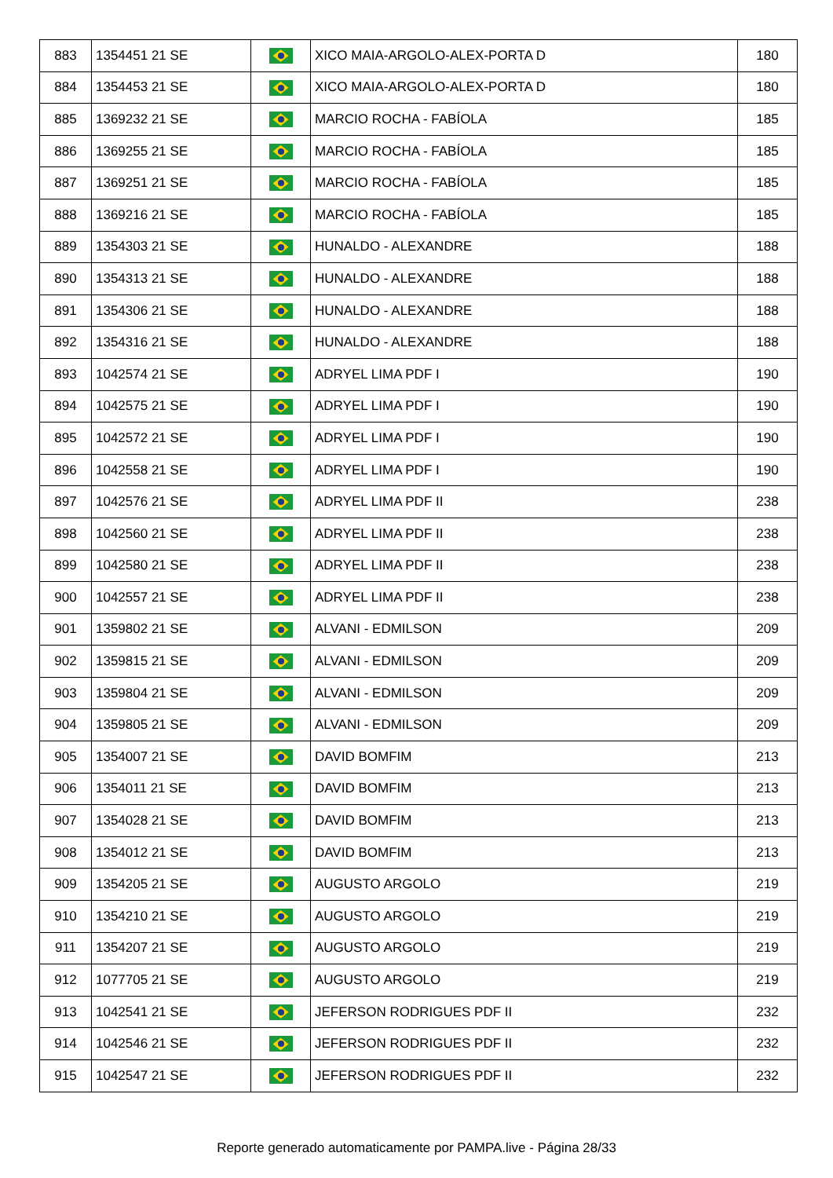| 883 | 1354451 21 SE | | XICO MAIA-ARGOLO-ALEX-PORTA D | 180 |
| 884 | 1354453 21 SE | | XICO MAIA-ARGOLO-ALEX-PORTA D | 180 |
| 885 | 1369232 21 SE | | MARCIO ROCHA - FABÍOLA | 185 |
| 886 | 1369255 21 SE | | MARCIO ROCHA - FABÍOLA | 185 |
| 887 | 1369251 21 SE | | MARCIO ROCHA - FABÍOLA | 185 |
| 888 | 1369216 21 SE | | MARCIO ROCHA - FABÍOLA | 185 |
| 889 | 1354303 21 SE | | HUNALDO - ALEXANDRE | 188 |
| 890 | 1354313 21 SE | | HUNALDO - ALEXANDRE | 188 |
| 891 | 1354306 21 SE | | HUNALDO - ALEXANDRE | 188 |
| 892 | 1354316 21 SE | | HUNALDO - ALEXANDRE | 188 |
| 893 | 1042574 21 SE | | ADRYEL LIMA PDF I | 190 |
| 894 | 1042575 21 SE | | ADRYEL LIMA PDF I | 190 |
| 895 | 1042572 21 SE | | ADRYEL LIMA PDF I | 190 |
| 896 | 1042558 21 SE | | ADRYEL LIMA PDF I | 190 |
| 897 | 1042576 21 SE | | ADRYEL LIMA PDF II | 238 |
| 898 | 1042560 21 SE | | ADRYEL LIMA PDF II | 238 |
| 899 | 1042580 21 SE | | ADRYEL LIMA PDF II | 238 |
| 900 | 1042557 21 SE | | ADRYEL LIMA PDF II | 238 |
| 901 | 1359802 21 SE | | ALVANI - EDMILSON | 209 |
| 902 | 1359815 21 SE | | ALVANI - EDMILSON | 209 |
| 903 | 1359804 21 SE | | ALVANI - EDMILSON | 209 |
| 904 | 1359805 21 SE | | ALVANI - EDMILSON | 209 |
| 905 | 1354007 21 SE | | DAVID BOMFIM | 213 |
| 906 | 1354011 21 SE | | DAVID BOMFIM | 213 |
| 907 | 1354028 21 SE | | DAVID BOMFIM | 213 |
| 908 | 1354012 21 SE | | DAVID BOMFIM | 213 |
| 909 | 1354205 21 SE | | AUGUSTO ARGOLO | 219 |
| 910 | 1354210 21 SE | | AUGUSTO ARGOLO | 219 |
| 911 | 1354207 21 SE | | AUGUSTO ARGOLO | 219 |
| 912 | 1077705 21 SE | | AUGUSTO ARGOLO | 219 |
| 913 | 1042541 21 SE | | JEFERSON RODRIGUES PDF II | 232 |
| 914 | 1042546 21 SE | | JEFERSON RODRIGUES PDF II | 232 |
| 915 | 1042547 21 SE | | JEFERSON RODRIGUES PDF II | 232 |
Reporte generado automaticamente por PAMPA.live - Página 28/33